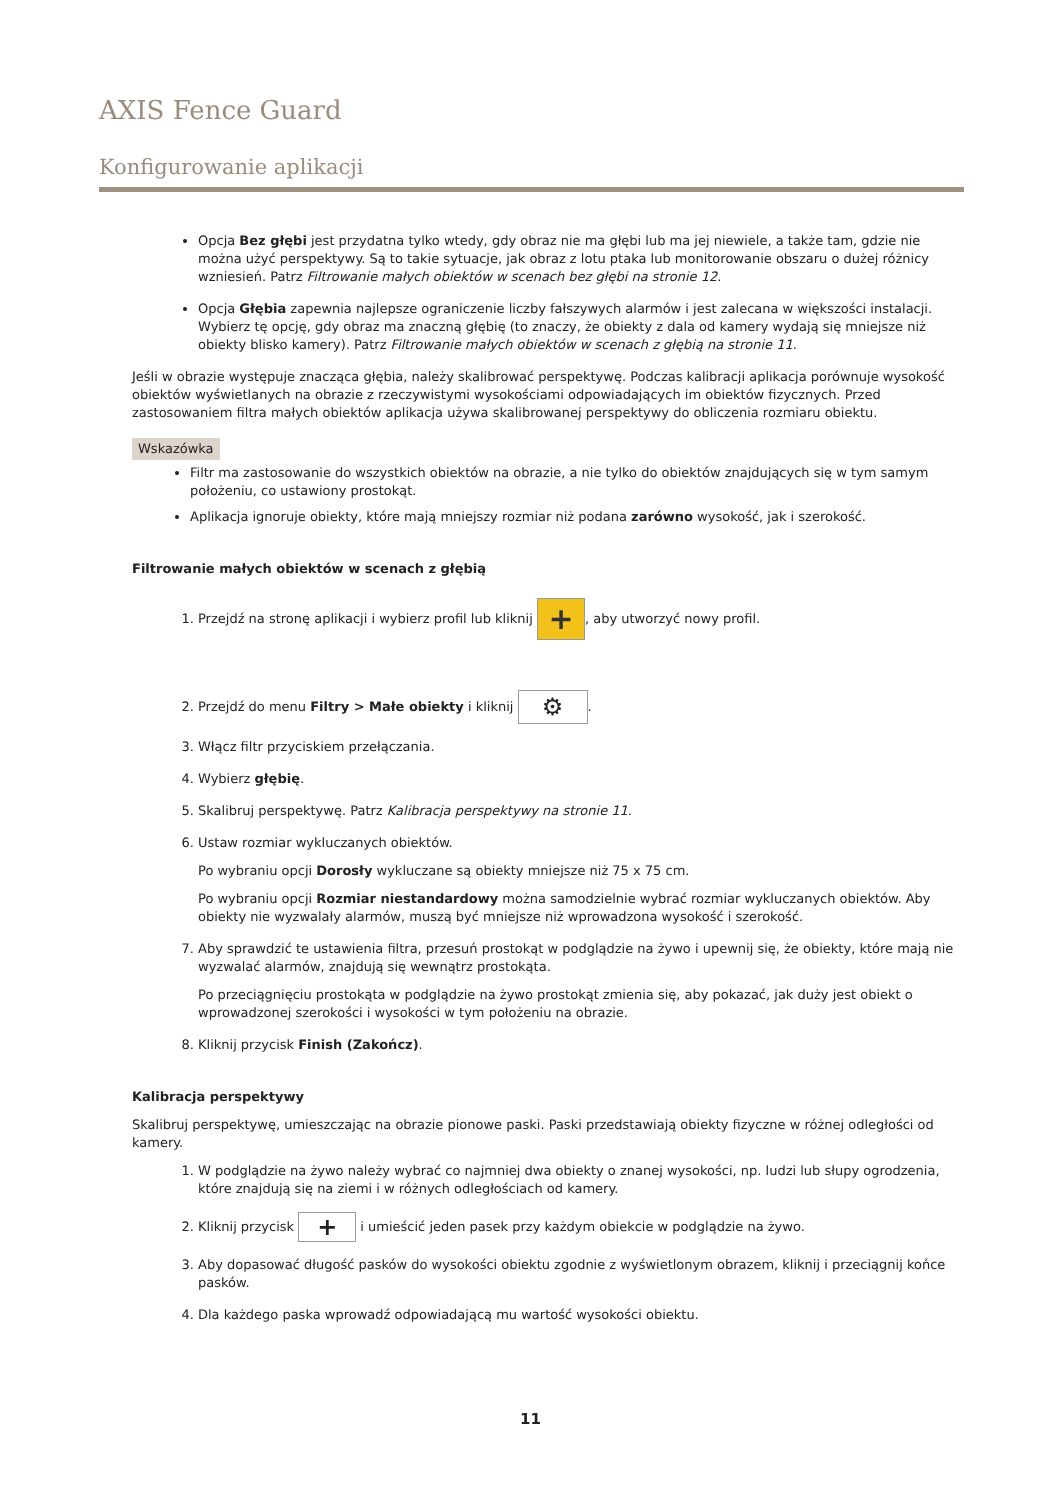AXIS Fence Guard
Konfigurowanie aplikacji
Opcja Bez głębi jest przydatna tylko wtedy, gdy obraz nie ma głębi lub ma jej niewiele, a także tam, gdzie nie można użyć perspektywy. Są to takie sytuacje, jak obraz z lotu ptaka lub monitorowanie obszaru o dużej różnicy wzniesień. Patrz Filtrowanie małych obiektów w scenach bez głębi na stronie 12.
Opcja Głębia zapewnia najlepsze ograniczenie liczby fałszywych alarmów i jest zalecana w większości instalacji. Wybierz tę opcję, gdy obraz ma znaczną głębię (to znaczy, że obiekty z dala od kamery wydają się mniejsze niż obiekty blisko kamery). Patrz Filtrowanie małych obiektów w scenach z głębią na stronie 11.
Jeśli w obrazie występuje znacząca głębia, należy skalibrować perspektywę. Podczas kalibracji aplikacja porównuje wysokość obiektów wyświetlanych na obrazie z rzeczywistymi wysokościami odpowiadających im obiektów fizycznych. Przed zastosowaniem filtra małych obiektów aplikacja używa skalibrowanej perspektywy do obliczenia rozmiaru obiektu.
Wskazówka
Filtr ma zastosowanie do wszystkich obiektów na obrazie, a nie tylko do obiektów znajdujących się w tym samym położeniu, co ustawiony prostokąt.
Aplikacja ignoruje obiekty, które mają mniejszy rozmiar niż podana zarówno wysokość, jak i szerokość.
Filtrowanie małych obiektów w scenach z głębią
1. Przejdź na stronę aplikacji i wybierz profil lub kliknij +, aby utworzyć nowy profil.
2. Przejdź do menu Filtry > Małe obiekty i kliknij ⚙.
3. Włącz filtr przyciskiem przełączania.
4. Wybierz głębię.
5. Skalibruj perspektywę. Patrz Kalibracja perspektywy na stronie 11.
6. Ustaw rozmiar wykluczanych obiektów.
Po wybraniu opcji Dorosły wykluczane są obiekty mniejsze niż 75 x 75 cm.
Po wybraniu opcji Rozmiar niestandardowy można samodzielnie wybrać rozmiar wykluczanych obiektów. Aby obiekty nie wyzwalały alarmów, muszą być mniejsze niż wprowadzona wysokość i szerokość.
7. Aby sprawdzić te ustawienia filtra, przesuń prostokąt w podglądzie na żywo i upewnij się, że obiekty, które mają nie wyzwalać alarmów, znajdują się wewnątrz prostokąta.
Po przeciągnięciu prostokąta w podglądzie na żywo prostokąt zmienia się, aby pokazać, jak duży jest obiekt o wprowadzonej szerokości i wysokości w tym położeniu na obrazie.
8. Kliknij przycisk Finish (Zakończ).
Kalibracja perspektywy
Skalibruj perspektywę, umieszczając na obrazie pionowe paski. Paski przedstawiają obiekty fizyczne w różnej odległości od kamery.
1. W podglądzie na żywo należy wybrać co najmniej dwa obiekty o znanej wysokości, np. ludzi lub słupy ogrodzenia, które znajdują się na ziemi i w różnych odległościach od kamery.
2. Kliknij przycisk + i umieścić jeden pasek przy każdym obiekcie w podglądzie na żywo.
3. Aby dopasować długość pasków do wysokości obiektu zgodnie z wyświetlonym obrazem, kliknij i przeciągnij końce pasków.
4. Dla każdego paska wprowadź odpowiadającą mu wartość wysokości obiektu.
11